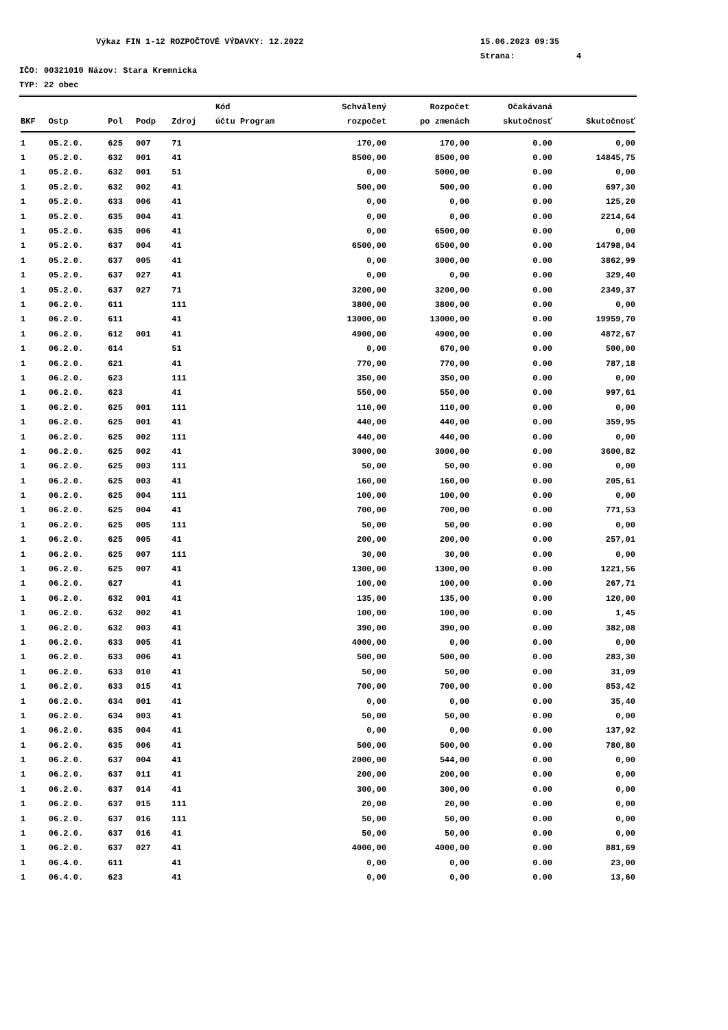Výkaz FIN 1-12 ROZPOČTOVÉ VÝDAVKY: 12.2022 15.06.2023 09:35
Strana: 4
IČO: 00321010 Názov: Stara Kremnicka
TYP: 22 obec
| | | | | | Kód | Schválený | Rozpočet | Očakávaná | |
| --- | --- | --- | --- | --- | --- | --- | --- | --- | --- |
| BKF | Ostp | Pol | Podp | Zdroj | účtu Program | rozpočet | po zmenách | skutočnosť | Skutočnosť |
| 1 | 05.2.0. | 625 | 007 | 71 | | 170,00 | 170,00 | 0.00 | 0,00 |
| 1 | 05.2.0. | 632 | 001 | 41 | | 8500,00 | 8500,00 | 0.00 | 14845,75 |
| 1 | 05.2.0. | 632 | 001 | 51 | | 0,00 | 5000,00 | 0.00 | 0,00 |
| 1 | 05.2.0. | 632 | 002 | 41 | | 500,00 | 500,00 | 0.00 | 697,30 |
| 1 | 05.2.0. | 633 | 006 | 41 | | 0,00 | 0,00 | 0.00 | 125,20 |
| 1 | 05.2.0. | 635 | 004 | 41 | | 0,00 | 0,00 | 0.00 | 2214,64 |
| 1 | 05.2.0. | 635 | 006 | 41 | | 0,00 | 6500,00 | 0.00 | 0,00 |
| 1 | 05.2.0. | 637 | 004 | 41 | | 6500,00 | 6500,00 | 0.00 | 14798,04 |
| 1 | 05.2.0. | 637 | 005 | 41 | | 0,00 | 3000,00 | 0.00 | 3862,99 |
| 1 | 05.2.0. | 637 | 027 | 41 | | 0,00 | 0,00 | 0.00 | 329,40 |
| 1 | 05.2.0. | 637 | 027 | 71 | | 3200,00 | 3200,00 | 0.00 | 2349,37 |
| 1 | 06.2.0. | 611 | | 111 | | 3800,00 | 3800,00 | 0.00 | 0,00 |
| 1 | 06.2.0. | 611 | | 41 | | 13000,00 | 13000,00 | 0.00 | 19959,70 |
| 1 | 06.2.0. | 612 | 001 | 41 | | 4900,00 | 4900,00 | 0.00 | 4872,67 |
| 1 | 06.2.0. | 614 | | 51 | | 0,00 | 670,00 | 0.00 | 500,00 |
| 1 | 06.2.0. | 621 | | 41 | | 770,00 | 770,00 | 0.00 | 787,18 |
| 1 | 06.2.0. | 623 | | 111 | | 350,00 | 350,00 | 0.00 | 0,00 |
| 1 | 06.2.0. | 623 | | 41 | | 550,00 | 550,00 | 0.00 | 997,61 |
| 1 | 06.2.0. | 625 | 001 | 111 | | 110,00 | 110,00 | 0.00 | 0,00 |
| 1 | 06.2.0. | 625 | 001 | 41 | | 440,00 | 440,00 | 0.00 | 359,95 |
| 1 | 06.2.0. | 625 | 002 | 111 | | 440,00 | 440,00 | 0.00 | 0,00 |
| 1 | 06.2.0. | 625 | 002 | 41 | | 3000,00 | 3000,00 | 0.00 | 3600,82 |
| 1 | 06.2.0. | 625 | 003 | 111 | | 50,00 | 50,00 | 0.00 | 0,00 |
| 1 | 06.2.0. | 625 | 003 | 41 | | 160,00 | 160,00 | 0.00 | 205,61 |
| 1 | 06.2.0. | 625 | 004 | 111 | | 100,00 | 100,00 | 0.00 | 0,00 |
| 1 | 06.2.0. | 625 | 004 | 41 | | 700,00 | 700,00 | 0.00 | 771,53 |
| 1 | 06.2.0. | 625 | 005 | 111 | | 50,00 | 50,00 | 0.00 | 0,00 |
| 1 | 06.2.0. | 625 | 005 | 41 | | 200,00 | 200,00 | 0.00 | 257,01 |
| 1 | 06.2.0. | 625 | 007 | 111 | | 30,00 | 30,00 | 0.00 | 0,00 |
| 1 | 06.2.0. | 625 | 007 | 41 | | 1300,00 | 1300,00 | 0.00 | 1221,56 |
| 1 | 06.2.0. | 627 | | 41 | | 100,00 | 100,00 | 0.00 | 267,71 |
| 1 | 06.2.0. | 632 | 001 | 41 | | 135,00 | 135,00 | 0.00 | 120,00 |
| 1 | 06.2.0. | 632 | 002 | 41 | | 100,00 | 100,00 | 0.00 | 1,45 |
| 1 | 06.2.0. | 632 | 003 | 41 | | 390,00 | 390,00 | 0.00 | 382,08 |
| 1 | 06.2.0. | 633 | 005 | 41 | | 4000,00 | 0,00 | 0.00 | 0,00 |
| 1 | 06.2.0. | 633 | 006 | 41 | | 500,00 | 500,00 | 0.00 | 283,30 |
| 1 | 06.2.0. | 633 | 010 | 41 | | 50,00 | 50,00 | 0.00 | 31,09 |
| 1 | 06.2.0. | 633 | 015 | 41 | | 700,00 | 700,00 | 0.00 | 853,42 |
| 1 | 06.2.0. | 634 | 001 | 41 | | 0,00 | 0,00 | 0.00 | 35,40 |
| 1 | 06.2.0. | 634 | 003 | 41 | | 50,00 | 50,00 | 0.00 | 0,00 |
| 1 | 06.2.0. | 635 | 004 | 41 | | 0,00 | 0,00 | 0.00 | 137,92 |
| 1 | 06.2.0. | 635 | 006 | 41 | | 500,00 | 500,00 | 0.00 | 780,80 |
| 1 | 06.2.0. | 637 | 004 | 41 | | 2000,00 | 544,00 | 0.00 | 0,00 |
| 1 | 06.2.0. | 637 | 011 | 41 | | 200,00 | 200,00 | 0.00 | 0,00 |
| 1 | 06.2.0. | 637 | 014 | 41 | | 300,00 | 300,00 | 0.00 | 0,00 |
| 1 | 06.2.0. | 637 | 015 | 111 | | 20,00 | 20,00 | 0.00 | 0,00 |
| 1 | 06.2.0. | 637 | 016 | 111 | | 50,00 | 50,00 | 0.00 | 0,00 |
| 1 | 06.2.0. | 637 | 016 | 41 | | 50,00 | 50,00 | 0.00 | 0,00 |
| 1 | 06.2.0. | 637 | 027 | 41 | | 4000,00 | 4000,00 | 0.00 | 881,69 |
| 1 | 06.4.0. | 611 | | 41 | | 0,00 | 0,00 | 0.00 | 23,00 |
| 1 | 06.4.0. | 623 | | 41 | | 0,00 | 0,00 | 0.00 | 13,60 |